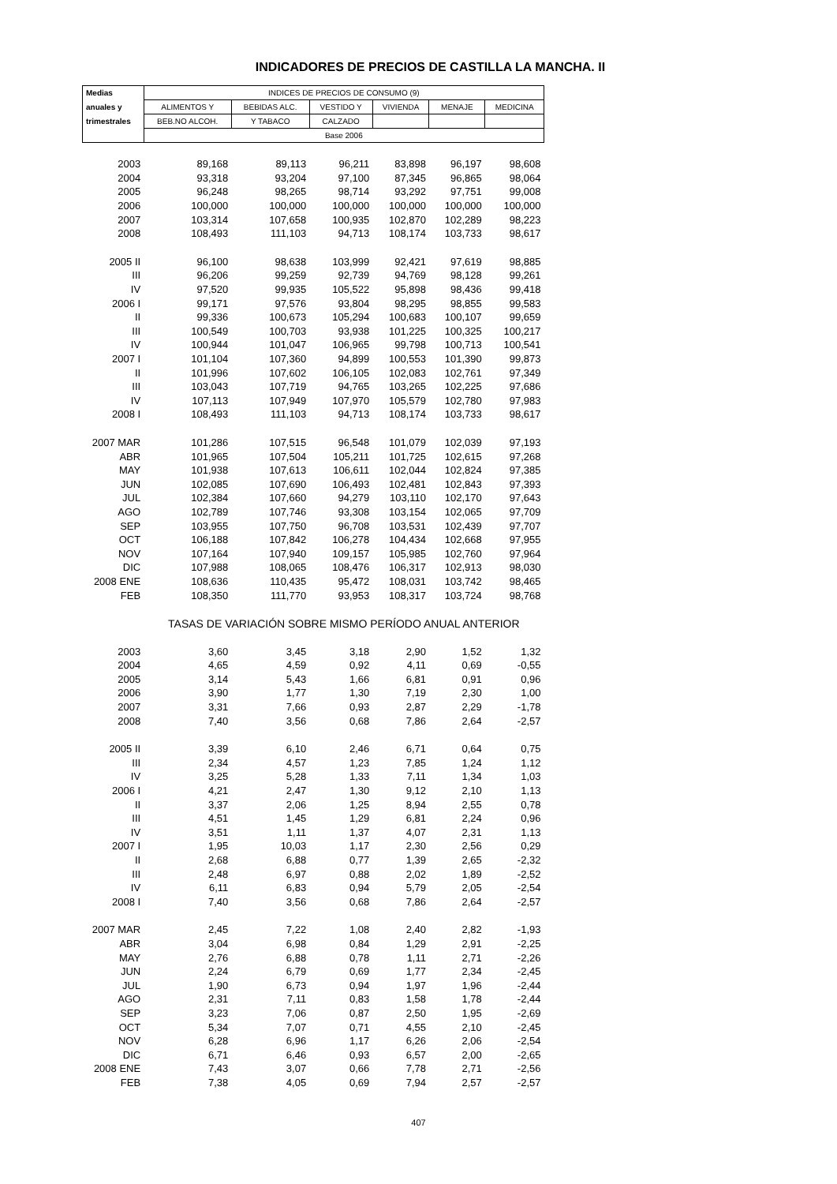INDICADORES DE PRECIOS DE CASTILLA LA MANCHA. II
| Medias | INDICES DE PRECIOS DE CONSUMO (9) | | | | | |
| --- | --- | --- | --- | --- | --- | --- |
| anuales y | ALIMENTOS Y | BEBIDAS ALC. | VESTIDO Y | VIVIENDA | MENAJE | MEDICINA |
| trimestrales | BEB.NO ALCOH. | Y TABACO | CALZADO | | | |
| | Base 2006 | | | | | |
| 2003 | 89,168 | 89,113 | 96,211 | 83,898 | 96,197 | 98,608 |
| 2004 | 93,318 | 93,204 | 97,100 | 87,345 | 96,865 | 98,064 |
| 2005 | 96,248 | 98,265 | 98,714 | 93,292 | 97,751 | 99,008 |
| 2006 | 100,000 | 100,000 | 100,000 | 100,000 | 100,000 | 100,000 |
| 2007 | 103,314 | 107,658 | 100,935 | 102,870 | 102,289 | 98,223 |
| 2008 | 108,493 | 111,103 | 94,713 | 108,174 | 103,733 | 98,617 |
| 2005 II | 96,100 | 98,638 | 103,999 | 92,421 | 97,619 | 98,885 |
| III | 96,206 | 99,259 | 92,739 | 94,769 | 98,128 | 99,261 |
| IV | 97,520 | 99,935 | 105,522 | 95,898 | 98,436 | 99,418 |
| 2006 I | 99,171 | 97,576 | 93,804 | 98,295 | 98,855 | 99,583 |
| II | 99,336 | 100,673 | 105,294 | 100,683 | 100,107 | 99,659 |
| III | 100,549 | 100,703 | 93,938 | 101,225 | 100,325 | 100,217 |
| IV | 100,944 | 101,047 | 106,965 | 99,798 | 100,713 | 100,541 |
| 2007 I | 101,104 | 107,360 | 94,899 | 100,553 | 101,390 | 99,873 |
| II | 101,996 | 107,602 | 106,105 | 102,083 | 102,761 | 97,349 |
| III | 103,043 | 107,719 | 94,765 | 103,265 | 102,225 | 97,686 |
| IV | 107,113 | 107,949 | 107,970 | 105,579 | 102,780 | 97,983 |
| 2008 I | 108,493 | 111,103 | 94,713 | 108,174 | 103,733 | 98,617 |
| 2007 MAR | 101,286 | 107,515 | 96,548 | 101,079 | 102,039 | 97,193 |
| ABR | 101,965 | 107,504 | 105,211 | 101,725 | 102,615 | 97,268 |
| MAY | 101,938 | 107,613 | 106,611 | 102,044 | 102,824 | 97,385 |
| JUN | 102,085 | 107,690 | 106,493 | 102,481 | 102,843 | 97,393 |
| JUL | 102,384 | 107,660 | 94,279 | 103,110 | 102,170 | 97,643 |
| AGO | 102,789 | 107,746 | 93,308 | 103,154 | 102,065 | 97,709 |
| SEP | 103,955 | 107,750 | 96,708 | 103,531 | 102,439 | 97,707 |
| OCT | 106,188 | 107,842 | 106,278 | 104,434 | 102,668 | 97,955 |
| NOV | 107,164 | 107,940 | 109,157 | 105,985 | 102,760 | 97,964 |
| DIC | 107,988 | 108,065 | 108,476 | 106,317 | 102,913 | 98,030 |
| 2008 ENE | 108,636 | 110,435 | 95,472 | 108,031 | 103,742 | 98,465 |
| FEB | 108,350 | 111,770 | 93,953 | 108,317 | 103,724 | 98,768 |
| | TASAS DE VARIACIÓN SOBRE MISMO PERÍODO ANUAL ANTERIOR | | | | | |
| 2003 | 3,60 | 3,45 | 3,18 | 2,90 | 1,52 | 1,32 |
| 2004 | 4,65 | 4,59 | 0,92 | 4,11 | 0,69 | -0,55 |
| 2005 | 3,14 | 5,43 | 1,66 | 6,81 | 0,91 | 0,96 |
| 2006 | 3,90 | 1,77 | 1,30 | 7,19 | 2,30 | 1,00 |
| 2007 | 3,31 | 7,66 | 0,93 | 2,87 | 2,29 | -1,78 |
| 2008 | 7,40 | 3,56 | 0,68 | 7,86 | 2,64 | -2,57 |
| 2005 II | 3,39 | 6,10 | 2,46 | 6,71 | 0,64 | 0,75 |
| III | 2,34 | 4,57 | 1,23 | 7,85 | 1,24 | 1,12 |
| IV | 3,25 | 5,28 | 1,33 | 7,11 | 1,34 | 1,03 |
| 2006 I | 4,21 | 2,47 | 1,30 | 9,12 | 2,10 | 1,13 |
| II | 3,37 | 2,06 | 1,25 | 8,94 | 2,55 | 0,78 |
| III | 4,51 | 1,45 | 1,29 | 6,81 | 2,24 | 0,96 |
| IV | 3,51 | 1,11 | 1,37 | 4,07 | 2,31 | 1,13 |
| 2007 I | 1,95 | 10,03 | 1,17 | 2,30 | 2,56 | 0,29 |
| II | 2,68 | 6,88 | 0,77 | 1,39 | 2,65 | -2,32 |
| III | 2,48 | 6,97 | 0,88 | 2,02 | 1,89 | -2,52 |
| IV | 6,11 | 6,83 | 0,94 | 5,79 | 2,05 | -2,54 |
| 2008 I | 7,40 | 3,56 | 0,68 | 7,86 | 2,64 | -2,57 |
| 2007 MAR | 2,45 | 7,22 | 1,08 | 2,40 | 2,82 | -1,93 |
| ABR | 3,04 | 6,98 | 0,84 | 1,29 | 2,91 | -2,25 |
| MAY | 2,76 | 6,88 | 0,78 | 1,11 | 2,71 | -2,26 |
| JUN | 2,24 | 6,79 | 0,69 | 1,77 | 2,34 | -2,45 |
| JUL | 1,90 | 6,73 | 0,94 | 1,97 | 1,96 | -2,44 |
| AGO | 2,31 | 7,11 | 0,83 | 1,58 | 1,78 | -2,44 |
| SEP | 3,23 | 7,06 | 0,87 | 2,50 | 1,95 | -2,69 |
| OCT | 5,34 | 7,07 | 0,71 | 4,55 | 2,10 | -2,45 |
| NOV | 6,28 | 6,96 | 1,17 | 6,26 | 2,06 | -2,54 |
| DIC | 6,71 | 6,46 | 0,93 | 6,57 | 2,00 | -2,65 |
| 2008 ENE | 7,43 | 3,07 | 0,66 | 7,78 | 2,71 | -2,56 |
| FEB | 7,38 | 4,05 | 0,69 | 7,94 | 2,57 | -2,57 |
407